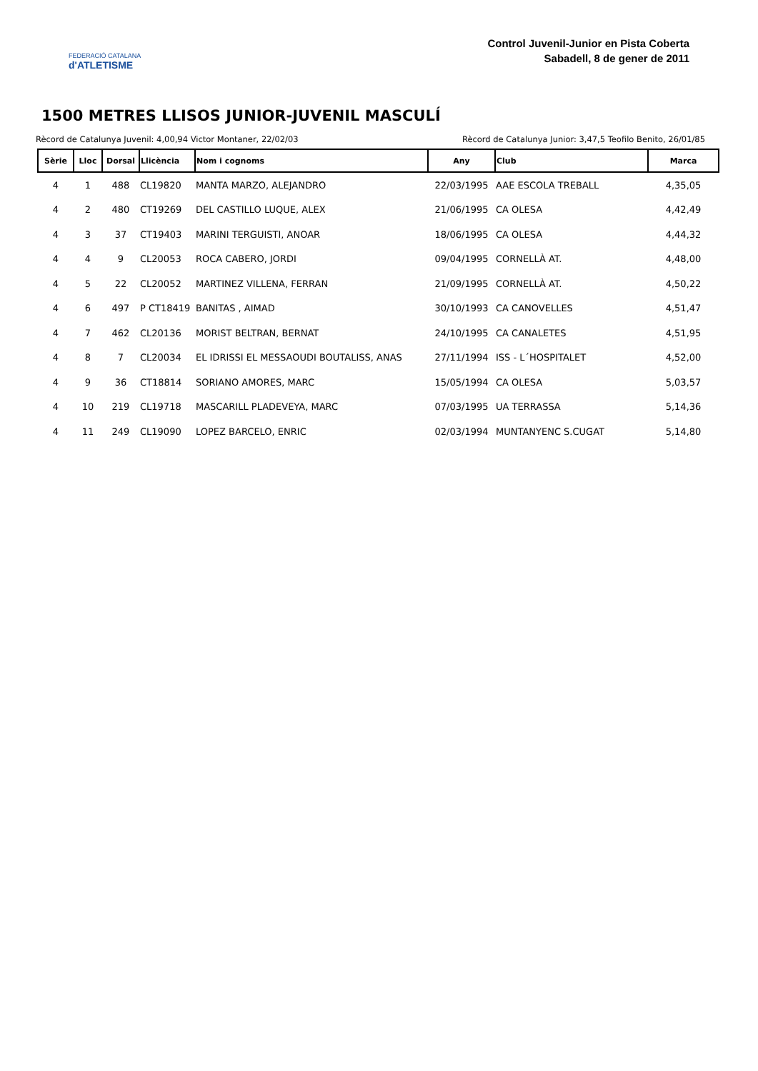FEDERACIÓ CATALANA
d'ATLETISME
Control Juvenil-Junior en Pista Coberta
Sabadell, 8 de gener de 2011
1500 METRES LLISOS JUNIOR-JUVENIL MASCULÍ
Rècord de Catalunya Juvenil: 4,00,94 Victor Montaner, 22/02/03 Rècord de Catalunya Junior: 3,47,5 Teofilo Benito, 26/01/85
| Sèrie | Lloc | Dorsal | Llicència | Nom i cognoms | Any | Club | Marca |
| --- | --- | --- | --- | --- | --- | --- | --- |
| 4 | 1 | 488 | CL19820 | MANTA MARZO, ALEJANDRO | 22/03/1995 | AAE ESCOLA TREBALL | 4,35,05 |
| 4 | 2 | 480 | CT19269 | DEL CASTILLO LUQUE, ALEX | 21/06/1995 | CA OLESA | 4,42,49 |
| 4 | 3 | 37 | CT19403 | MARINI TERGUISTI, ANOAR | 18/06/1995 | CA OLESA | 4,44,32 |
| 4 | 4 | 9 | CL20053 | ROCA CABERO, JORDI | 09/04/1995 | CORNELLÀ AT. | 4,48,00 |
| 4 | 5 | 22 | CL20052 | MARTINEZ VILLENA, FERRAN | 21/09/1995 | CORNELLÀ AT. | 4,50,22 |
| 4 | 6 | 497 | P CT18419 | BANITAS , AIMAD | 30/10/1993 | CA CANOVELLES | 4,51,47 |
| 4 | 7 | 462 | CL20136 | MORIST BELTRAN, BERNAT | 24/10/1995 | CA CANALETES | 4,51,95 |
| 4 | 8 | 7 | CL20034 | EL IDRISSI EL MESSAOUDI BOUTALISS, ANAS | 27/11/1994 | ISS - L´HOSPITALET | 4,52,00 |
| 4 | 9 | 36 | CT18814 | SORIANO AMORES, MARC | 15/05/1994 | CA OLESA | 5,03,57 |
| 4 | 10 | 219 | CL19718 | MASCARILL PLADEVEYA, MARC | 07/03/1995 | UA TERRASSA | 5,14,36 |
| 4 | 11 | 249 | CL19090 | LOPEZ BARCELO, ENRIC | 02/03/1994 | MUNTANYENC S.CUGAT | 5,14,80 |